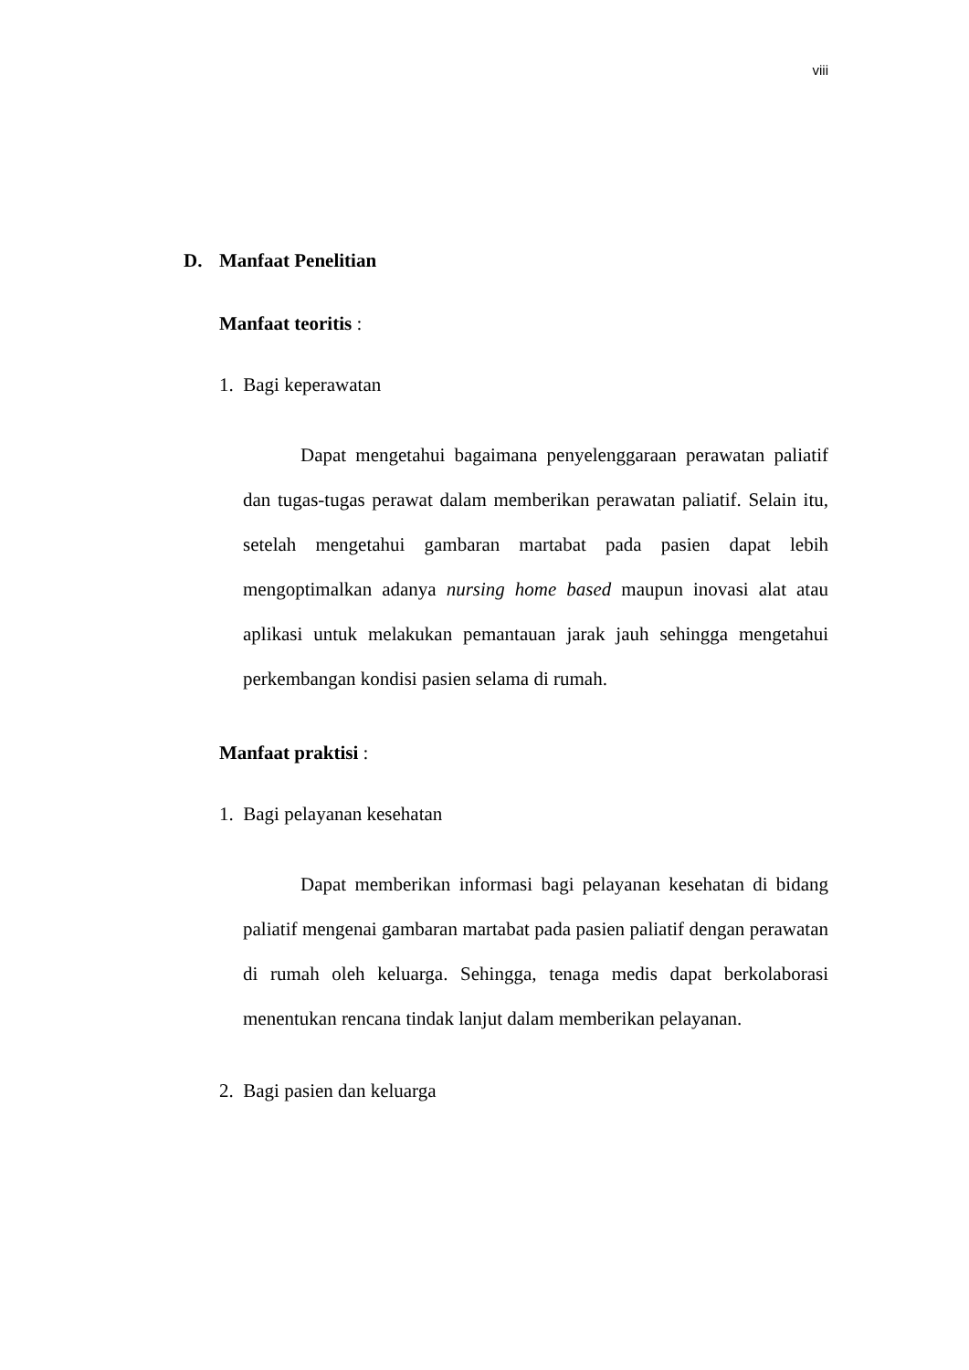viii
D. Manfaat Penelitian
Manfaat teoritis :
1. Bagi keperawatan
Dapat mengetahui bagaimana penyelenggaraan perawatan paliatif dan tugas-tugas perawat dalam memberikan perawatan paliatif. Selain itu, setelah mengetahui gambaran martabat pada pasien dapat lebih mengoptimalkan adanya nursing home based maupun inovasi alat atau aplikasi untuk melakukan pemantauan jarak jauh sehingga mengetahui perkembangan kondisi pasien selama di rumah.
Manfaat praktisi :
1. Bagi pelayanan kesehatan
Dapat memberikan informasi bagi pelayanan kesehatan di bidang paliatif mengenai gambaran martabat pada pasien paliatif dengan perawatan di rumah oleh keluarga. Sehingga, tenaga medis dapat berkolaborasi menentukan rencana tindak lanjut dalam memberikan pelayanan.
2. Bagi pasien dan keluarga